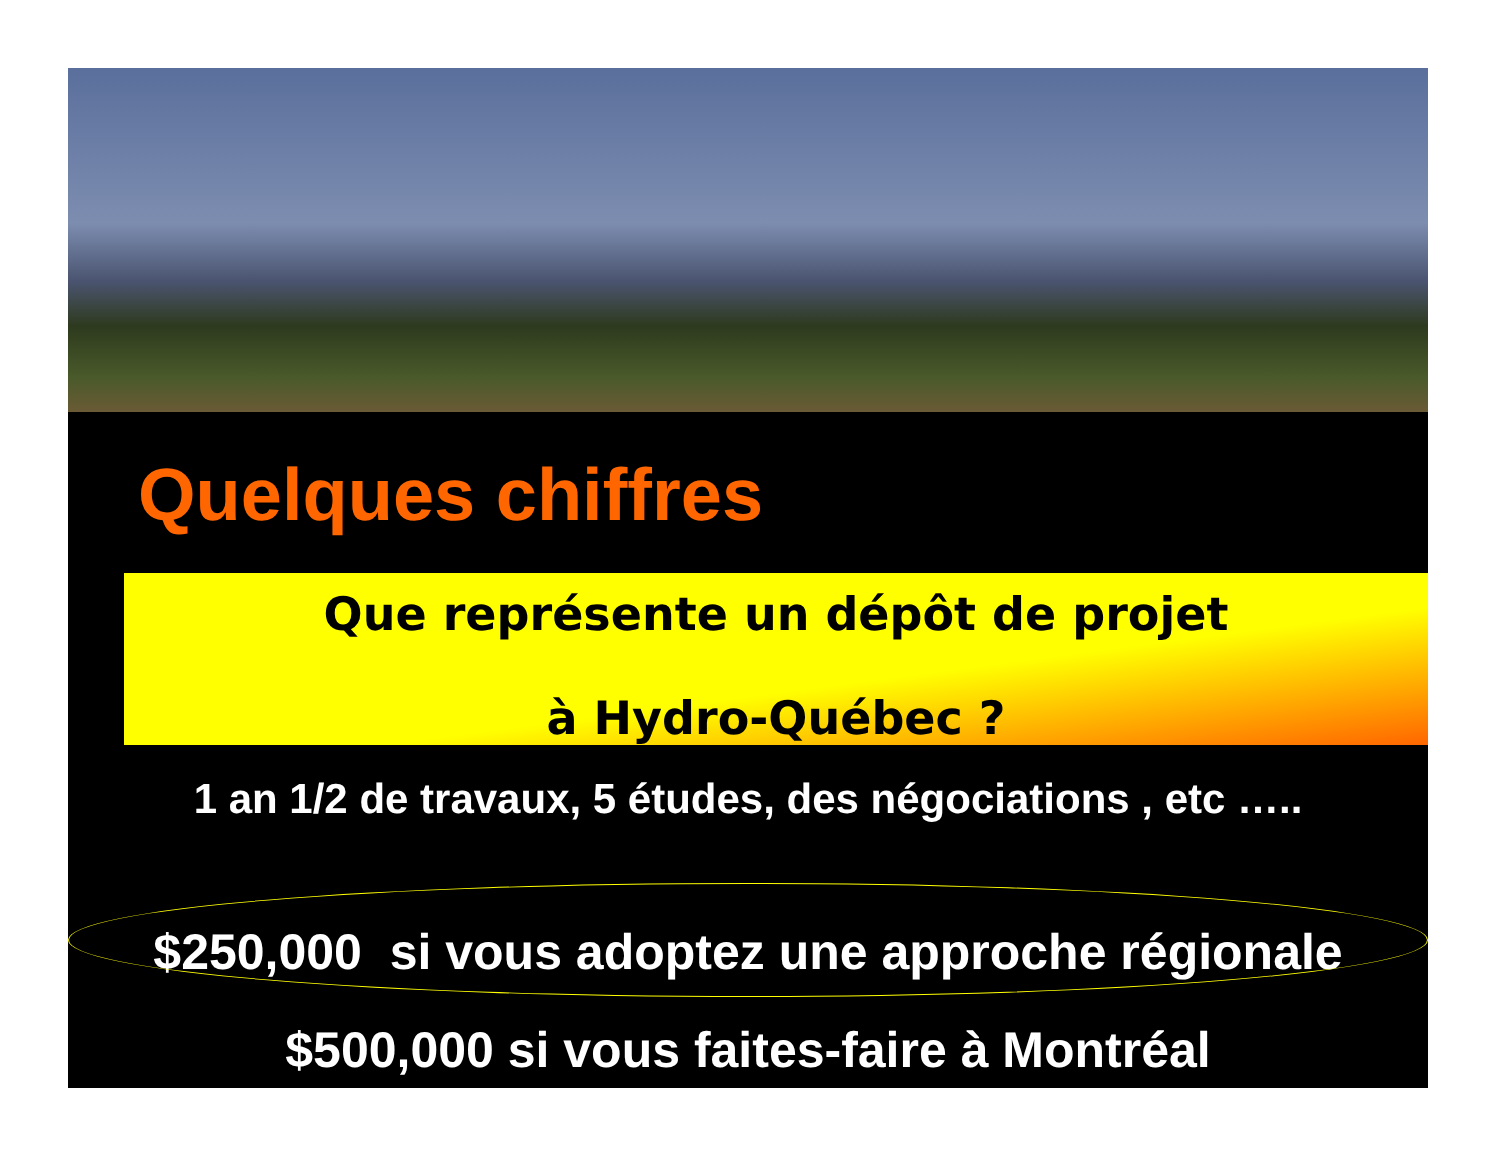Quelques chiffres
Que représente un dépôt de projet
à Hydro-Québec ?
1 an 1/2 de travaux, 5 études, des négociations , etc …..
$250,000 si vous adoptez une approche régionale
$500,000 si vous faites-faire à Montréal